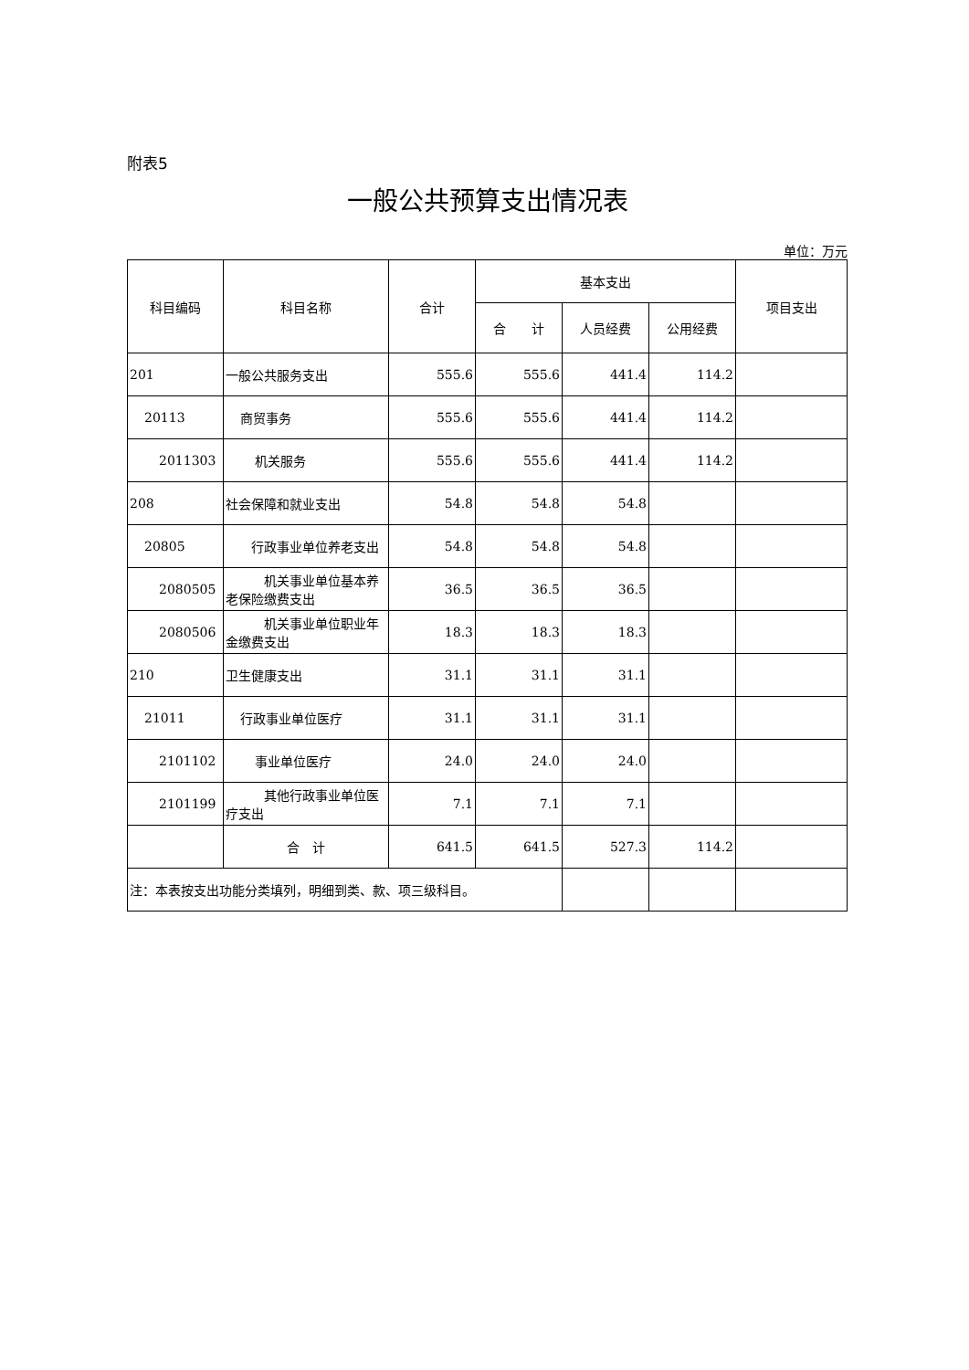附表5
一般公共预算支出情况表
单位：万元
| 科目编码 | 科目名称 | 合计 | 基本支出 | | | 项目支出 |
| --- | --- | --- | --- | --- | --- | --- |
| | | | 合 计 | 人员经费 | 公用经费 | |
| 201 | 一般公共服务支出 | 555.6 | 555.6 | 441.4 | 114.2 | |
| 20113 | 商贸事务 | 555.6 | 555.6 | 441.4 | 114.2 | |
| 2011303 | 机关服务 | 555.6 | 555.6 | 441.4 | 114.2 | |
| 208 | 社会保障和就业支出 | 54.8 | 54.8 | 54.8 | | |
| 20805 | 行政事业单位养老支出 | 54.8 | 54.8 | 54.8 | | |
| 2080505 | 机关事业单位基本养老保险缴费支出 | 36.5 | 36.5 | 36.5 | | |
| 2080506 | 机关事业单位职业年金缴费支出 | 18.3 | 18.3 | 18.3 | | |
| 210 | 卫生健康支出 | 31.1 | 31.1 | 31.1 | | |
| 21011 | 行政事业单位医疗 | 31.1 | 31.1 | 31.1 | | |
| 2101102 | 事业单位医疗 | 24.0 | 24.0 | 24.0 | | |
| 2101199 | 其他行政事业单位医疗支出 | 7.1 | 7.1 | 7.1 | | |
| | 合 计 | 641.5 | 641.5 | 527.3 | 114.2 | |
| 注：本表按支出功能分类填列，明细到类、款、项三级科目。 | | | | | | |